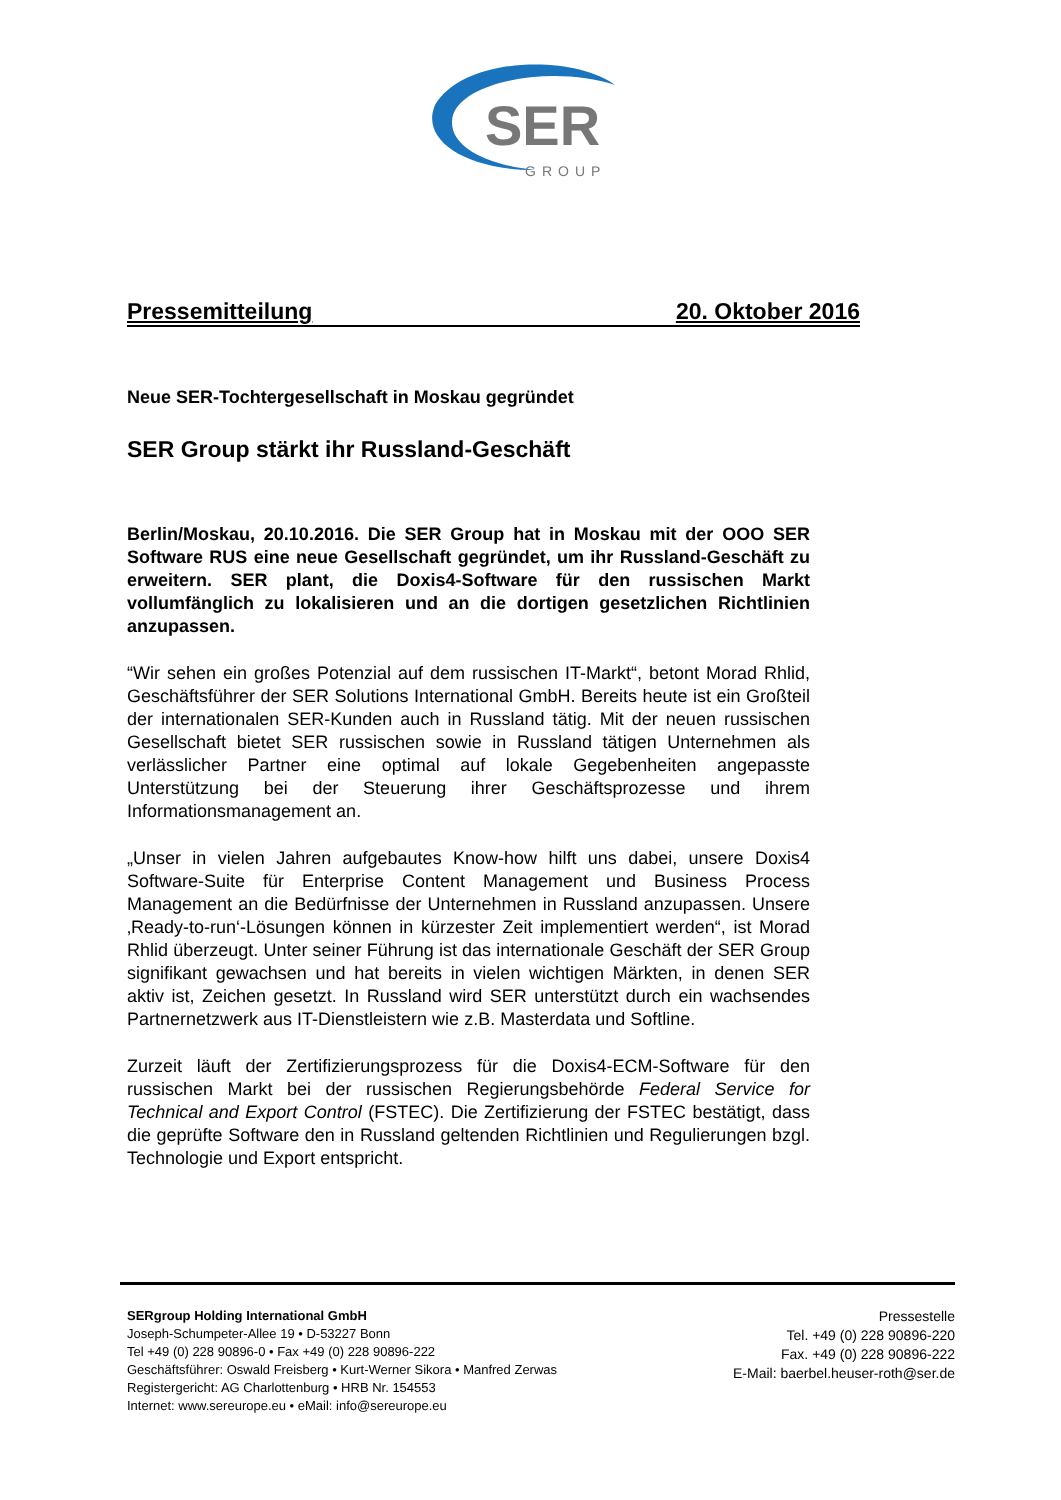SER
GROUP
Pressemitteilung 20. Oktober 2016
Neue SER-Tochtergesellschaft in Moskau gegründet
SER Group stärkt ihr Russland-Geschäft
Berlin/Moskau, 20.10.2016. Die SER Group hat in Moskau mit der OOO SER Software RUS eine neue Gesellschaft gegründet, um ihr Russland-Geschäft zu erweitern. SER plant, die Doxis4-Software für den russischen Markt vollumfänglich zu lokalisieren und an die dortigen gesetzlichen Richtlinien anzupassen.
“Wir sehen ein großes Potenzial auf dem russischen IT-Markt“, betont Morad Rhlid, Geschäftsführer der SER Solutions International GmbH. Bereits heute ist ein Großteil der internationalen SER-Kunden auch in Russland tätig. Mit der neuen russischen Gesellschaft bietet SER russischen sowie in Russland tätigen Unternehmen als verlässlicher Partner eine optimal auf lokale Gegebenheiten angepasste Unterstützung bei der Steuerung ihrer Geschäftsprozesse und ihrem Informationsmanagement an.
„Unser in vielen Jahren aufgebautes Know-how hilft uns dabei, unsere Doxis4 Software-Suite für Enterprise Content Management und Business Process Management an die Bedürfnisse der Unternehmen in Russland anzupassen. Unsere ‚Ready-to-run‘-Lösungen können in kürzester Zeit implementiert werden“, ist Morad Rhlid überzeugt. Unter seiner Führung ist das internationale Geschäft der SER Group signifikant gewachsen und hat bereits in vielen wichtigen Märkten, in denen SER aktiv ist, Zeichen gesetzt. In Russland wird SER unterstützt durch ein wachsendes Partnernetzwerk aus IT-Dienstleistern wie z.B. Masterdata und Softline.
Zurzeit läuft der Zertifizierungsprozess für die Doxis4-ECM-Software für den russischen Markt bei der russischen Regierungsbehörde Federal Service for Technical and Export Control (FSTEC). Die Zertifizierung der FSTEC bestätigt, dass die geprüfte Software den in Russland geltenden Richtlinien und Regulierungen bzgl. Technologie und Export entspricht.
SERgroup Holding International GmbH
Joseph-Schumpeter-Allee 19 • D-53227 Bonn
Tel +49 (0) 228 90896-0 • Fax +49 (0) 228 90896-222
Geschäftsführer: Oswald Freisberg • Kurt-Werner Sikora • Manfred Zerwas
Registergericht: AG Charlottenburg • HRB Nr. 154553
Internet: www.sereurope.eu • eMail: info@sereurope.eu
Pressestelle
Tel. +49 (0) 228 90896-220
Fax. +49 (0) 228 90896-222
E-Mail: baerbel.heuser-roth@ser.de